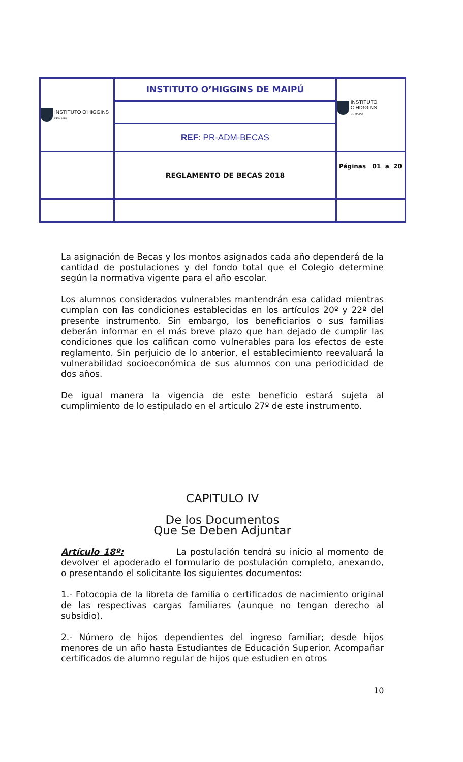| INSTITUTO O'HIGGINS DE MAIPÚ | INSTITUTO O’HIGGINS DE MAIPÚ | INSTITUTO O'HIGGINS DE MAIPÚ |
| | REF : PR-ADM-BECAS | |
| | REGLAMENTO DE BECAS 2018 | Páginas 01 a 20 |
La asignación de Becas y los montos asignados cada año dependerá de la cantidad de postulaciones y del fondo total que el Colegio determine según la normativa vigente para el año escolar.
Los alumnos considerados vulnerables mantendrán esa calidad mientras cumplan con las condiciones establecidas en los artículos 20º y 22º del presente instrumento. Sin embargo, los beneficiarios o sus familias deberán informar en el más breve plazo que han dejado de cumplir las condiciones que los califican como vulnerables para los efectos de este reglamento. Sin perjuicio de lo anterior, el establecimiento reevaluará la vulnerabilidad socioeconómica de sus alumnos con una periodicidad de dos años.
De igual manera la vigencia de este beneficio estará sujeta al cumplimiento de lo estipulado en el artículo 27º de este instrumento.
CAPITULO IV
De los Documentos
Que Se Deben Adjuntar
Artículo 18º: La postulación tendrá su inicio al momento de devolver el apoderado el formulario de postulación completo, anexando, o presentando el solicitante los siguientes documentos:
1.- Fotocopia de la libreta de familia o certificados de nacimiento original de las respectivas cargas familiares (aunque no tengan derecho al subsidio).
2.- Número de hijos dependientes del ingreso familiar; desde hijos menores de un año hasta Estudiantes de Educación Superior. Acompañar certificados de alumno regular de hijos que estudien en otros
10